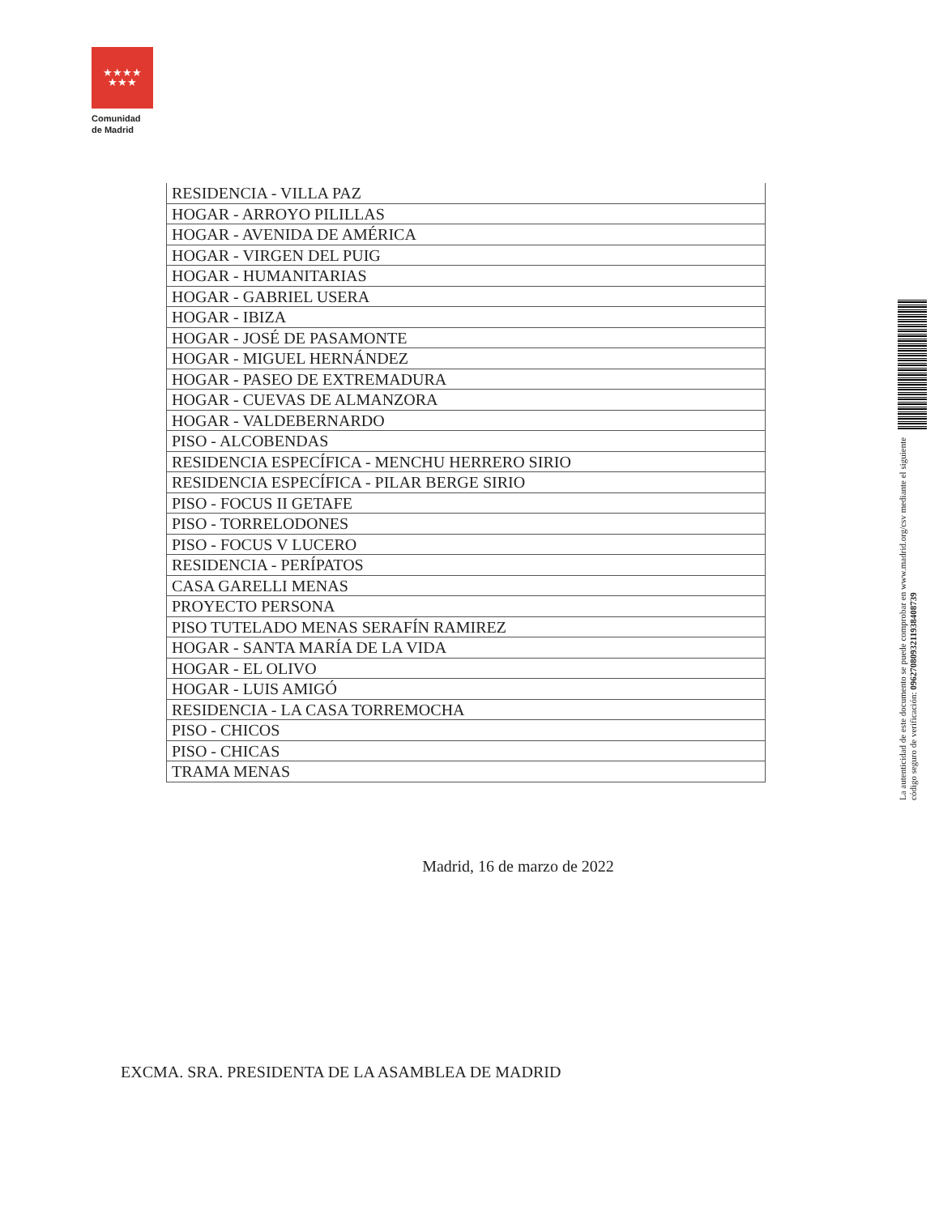★★★★
★★★
Comunidad
de Madrid
| RESIDENCIA - VILLA PAZ |
| HOGAR - ARROYO PILILLAS |
| HOGAR - AVENIDA DE AMÉRICA |
| HOGAR - VIRGEN DEL PUIG |
| HOGAR - HUMANITARIAS |
| HOGAR - GABRIEL USERA |
| HOGAR - IBIZA |
| HOGAR - JOSÉ DE PASAMONTE |
| HOGAR - MIGUEL HERNÁNDEZ |
| HOGAR - PASEO DE EXTREMADURA |
| HOGAR - CUEVAS DE ALMANZORA |
| HOGAR - VALDEBERNARDO |
| PISO - ALCOBENDAS |
| RESIDENCIA ESPECÍFICA - MENCHU HERRERO SIRIO |
| RESIDENCIA ESPECÍFICA - PILAR BERGE SIRIO |
| PISO - FOCUS II GETAFE |
| PISO - TORRELODONES |
| PISO - FOCUS V LUCERO |
| RESIDENCIA - PERÍPATOS |
| CASA GARELLI MENAS |
| PROYECTO PERSONA |
| PISO TUTELADO MENAS SERAFÍN RAMIREZ |
| HOGAR - SANTA MARÍA DE LA VIDA |
| HOGAR - EL OLIVO |
| HOGAR - LUIS AMIGÓ |
| RESIDENCIA - LA CASA TORREMOCHA |
| PISO - CHICOS |
| PISO - CHICAS |
| TRAMA MENAS |
Madrid, 16 de marzo de 2022
EXCMA. SRA. PRESIDENTA DE LA ASAMBLEA DE MADRID
La autenticidad de este documento se puede comprobar en www.madrid.org/csv mediante el siguiente código seguro de verificación: 0962708093211938408739